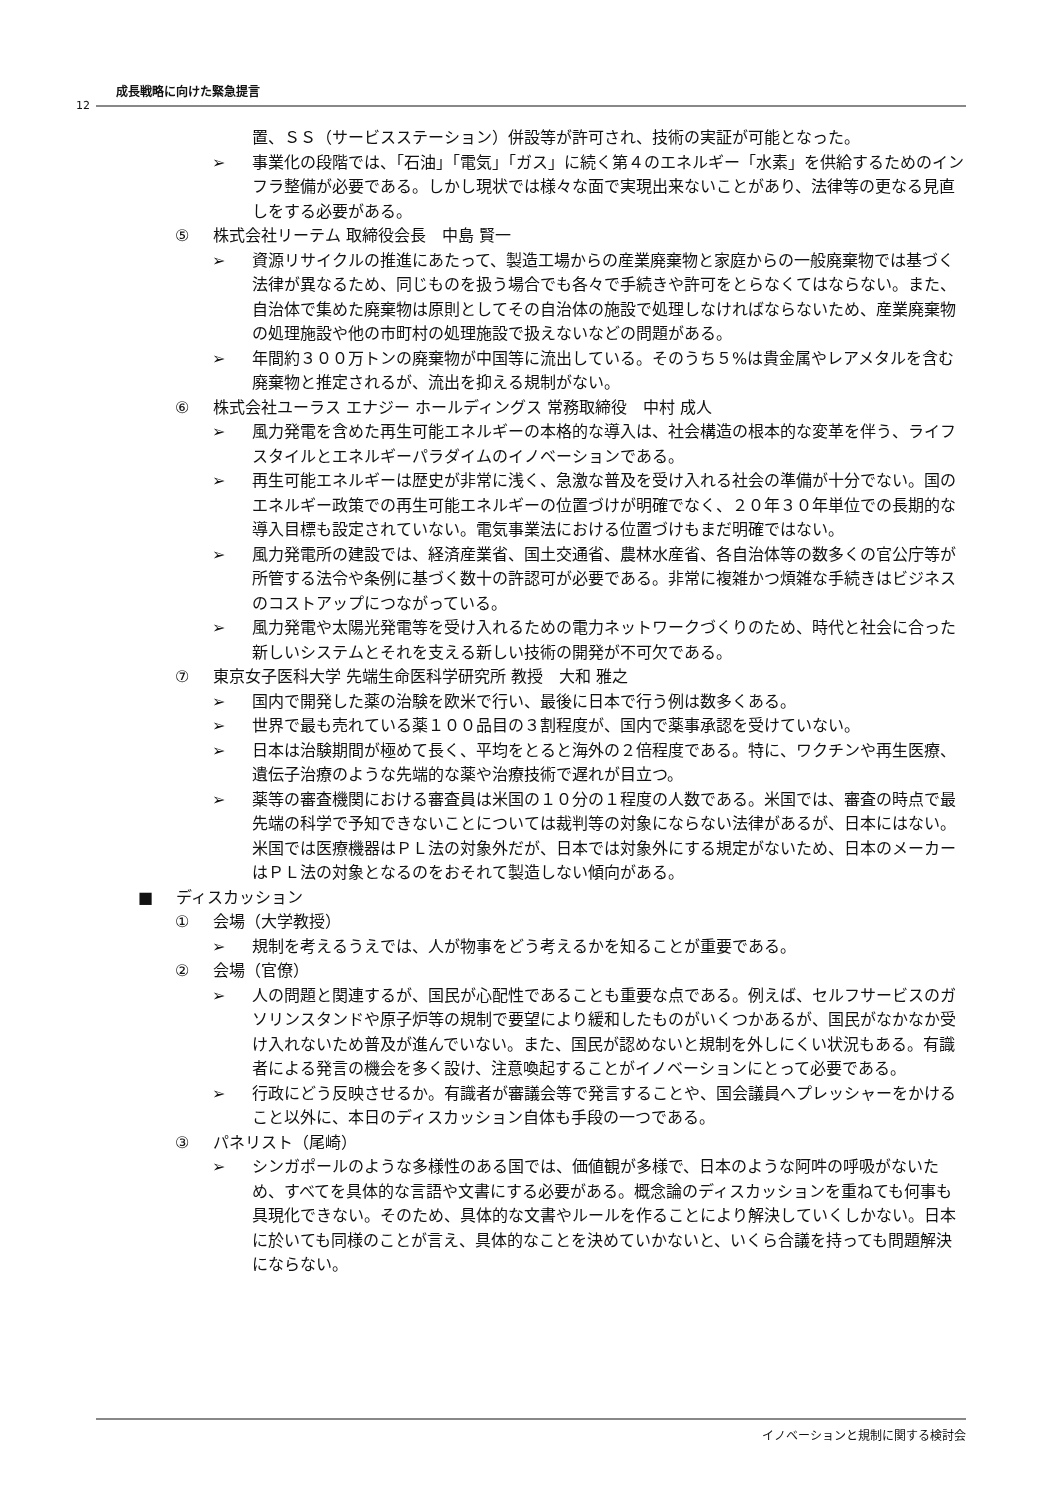成長戦略に向けた緊急提言
12
置、ＳＳ（サービスステーション）併設等が許可され、技術の実証が可能となった。
➢ 事業化の段階では、「石油」「電気」「ガス」に続く第４のエネルギー「水素」を供給するためのインフラ整備が必要である。しかし現状では様々な面で実現出来ないことがあり、法律等の更なる見直しをする必要がある。
⑤ 株式会社リーテム 取締役会長　中島 賢一
➢ 資源リサイクルの推進にあたって、製造工場からの産業廃棄物と家庭からの一般廃棄物では基づく法律が異なるため、同じものを扱う場合でも各々で手続きや許可をとらなくてはならない。また、自治体で集めた廃棄物は原則としてその自治体の施設で処理しなければならないため、産業廃棄物の処理施設や他の市町村の処理施設で扱えないなどの問題がある。
➢ 年間約３００万トンの廃棄物が中国等に流出している。そのうち５%は貴金属やレアメタルを含む廃棄物と推定されるが、流出を抑える規制がない。
⑥ 株式会社ユーラス エナジー ホールディングス 常務取締役　中村 成人
➢ 風力発電を含めた再生可能エネルギーの本格的な導入は、社会構造の根本的な変革を伴う、ライフスタイルとエネルギーパラダイムのイノベーションである。
➢ 再生可能エネルギーは歴史が非常に浅く、急激な普及を受け入れる社会の準備が十分でない。国のエネルギー政策での再生可能エネルギーの位置づけが明確でなく、２０年３０年単位での長期的な導入目標も設定されていない。電気事業法における位置づけもまだ明確ではない。
➢ 風力発電所の建設では、経済産業省、国土交通省、農林水産省、各自治体等の数多くの官公庁等が所管する法令や条例に基づく数十の許認可が必要である。非常に複雑かつ煩雑な手続きはビジネスのコストアップにつながっている。
➢ 風力発電や太陽光発電等を受け入れるための電力ネットワークづくりのため、時代と社会に合った新しいシステムとそれを支える新しい技術の開発が不可欠である。
⑦ 東京女子医科大学 先端生命医科学研究所 教授　大和 雅之
➢ 国内で開発した薬の治験を欧米で行い、最後に日本で行う例は数多くある。
➢ 世界で最も売れている薬１００品目の３割程度が、国内で薬事承認を受けていない。
➢ 日本は治験期間が極めて長く、平均をとると海外の２倍程度である。特に、ワクチンや再生医療、遺伝子治療のような先端的な薬や治療技術で遅れが目立つ。
➢ 薬等の審査機関における審査員は米国の１０分の１程度の人数である。米国では、審査の時点で最先端の科学で予知できないことについては裁判等の対象にならない法律があるが、日本にはない。米国では医療機器はＰＬ法の対象外だが、日本では対象外にする規定がないため、日本のメーカーはＰＬ法の対象となるのをおそれて製造しない傾向がある。
■ ディスカッション
① 会場（大学教授）
➢ 規制を考えるうえでは、人が物事をどう考えるかを知ることが重要である。
② 会場（官僚）
➢ 人の問題と関連するが、国民が心配性であることも重要な点である。例えば、セルフサービスのガソリンスタンドや原子炉等の規制で要望により緩和したものがいくつかあるが、国民がなかなか受け入れないため普及が進んでいない。また、国民が認めないと規制を外しにくい状況もある。有識者による発言の機会を多く設け、注意喚起することがイノベーションにとって必要である。
➢ 行政にどう反映させるか。有識者が審議会等で発言することや、国会議員へプレッシャーをかけること以外に、本日のディスカッション自体も手段の一つである。
③ パネリスト（尾崎）
➢ シンガポールのような多様性のある国では、価値観が多様で、日本のような阿吽の呼吸がないため、すべてを具体的な言語や文書にする必要がある。概念論のディスカッションを重ねても何事も具現化できない。そのため、具体的な文書やルールを作ることにより解決していくしかない。日本に於いても同様のことが言え、具体的なことを決めていかないと、いくら合議を持っても問題解決にならない。
イノベーションと規制に関する検討会